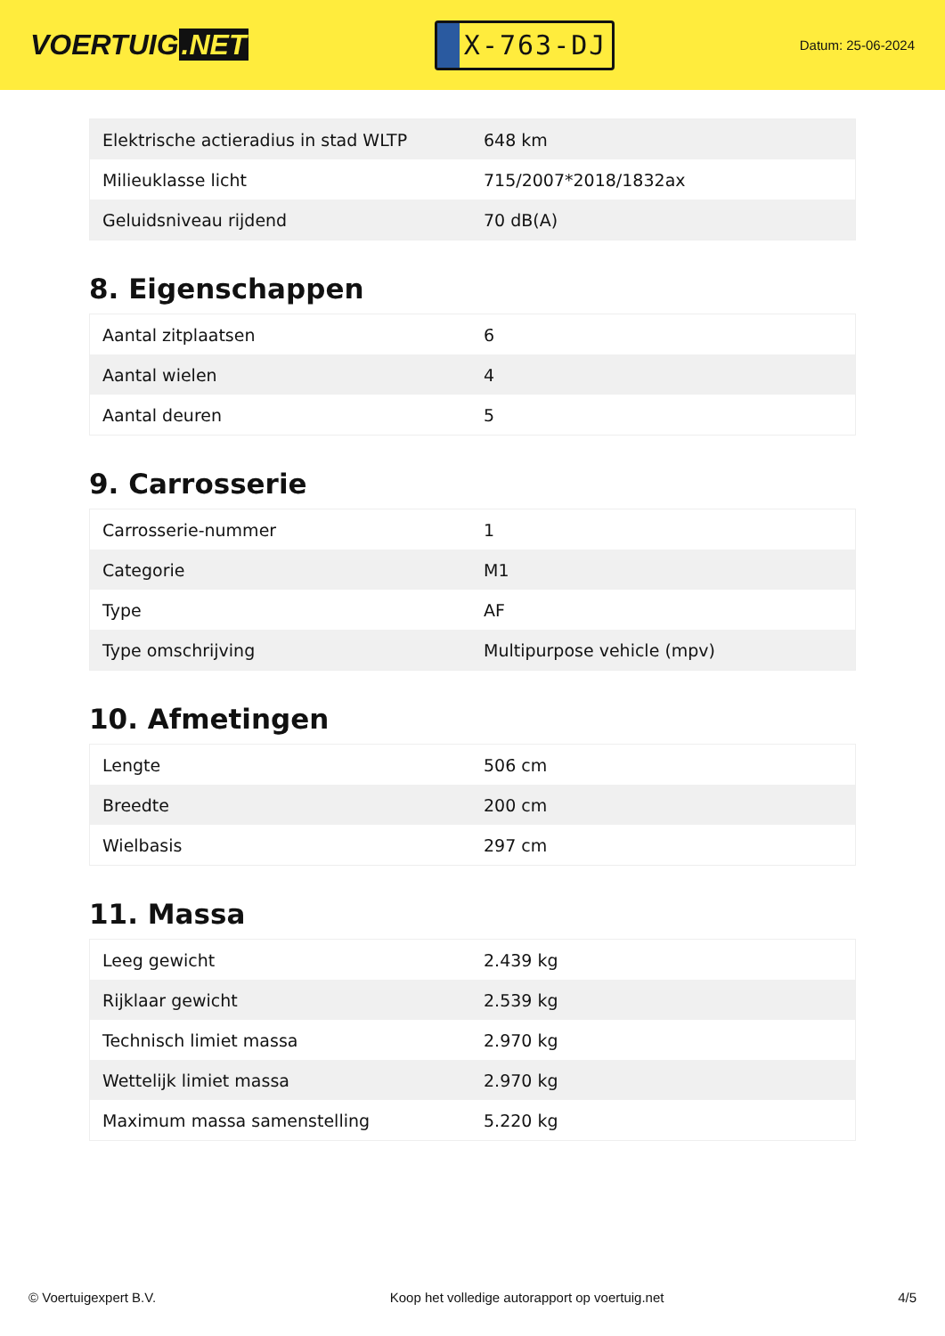VOERTUIG.NET
X-763-DJ
Datum: 25-06-2024
| Elektrische actieradius in stad WLTP | 648 km |
| Milieuklasse licht | 715/2007*2018/1832ax |
| Geluidsniveau rijdend | 70 dB(A) |
8. Eigenschappen
| Aantal zitplaatsen | 6 |
| Aantal wielen | 4 |
| Aantal deuren | 5 |
9. Carrosserie
| Carrosserie-nummer | 1 |
| Categorie | M1 |
| Type | AF |
| Type omschrijving | Multipurpose vehicle (mpv) |
10. Afmetingen
| Lengte | 506 cm |
| Breedte | 200 cm |
| Wielbasis | 297 cm |
11. Massa
| Leeg gewicht | 2.439 kg |
| Rijklaar gewicht | 2.539 kg |
| Technisch limiet massa | 2.970 kg |
| Wettelijk limiet massa | 2.970 kg |
| Maximum massa samenstelling | 5.220 kg |
© Voertuigexpert B.V. Koop het volledige autorapport op voertuig.net 4/5